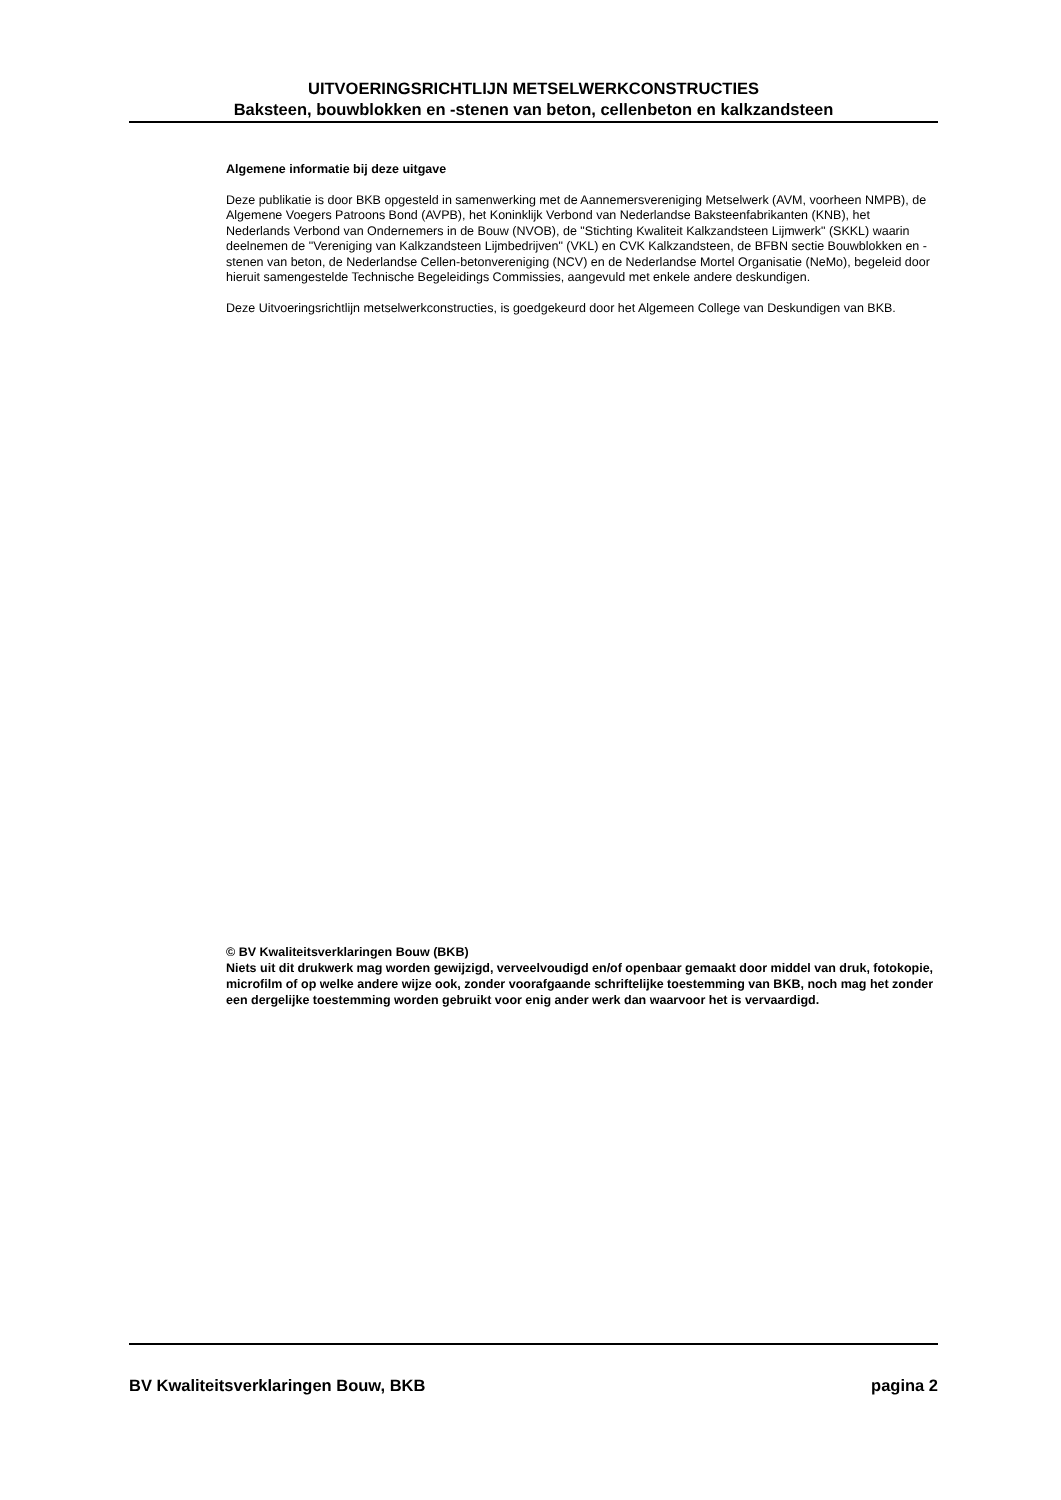UITVOERINGSRICHTLIJN METSELWERKCONSTRUCTIES
Baksteen, bouwblokken en -stenen van beton, cellenbeton en kalkzandsteen
Algemene informatie bij deze uitgave
Deze publikatie is door BKB opgesteld in samenwerking met de Aannemersvereniging Metselwerk (AVM, voorheen NMPB), de Algemene Voegers Patroons Bond (AVPB), het Koninklijk Verbond van Nederlandse Baksteenfabrikanten (KNB), het Nederlands Verbond van Ondernemers in de Bouw (NVOB), de "Stichting Kwaliteit Kalkzandsteen Lijmwerk" (SKKL) waarin deelnemen de "Vereniging van Kalkzandsteen Lijmbedrijven" (VKL) en CVK Kalkzandsteen, de BFBN sectie Bouwblokken en -stenen van beton, de Nederlandse Cellen-betonvereniging (NCV) en de Nederlandse Mortel Organisatie (NeMo), begeleid door hieruit samengestelde Technische Begeleidings Commissies, aangevuld met enkele andere deskundigen.
Deze Uitvoeringsrichtlijn metselwerkconstructies, is goedgekeurd door het Algemeen College van Deskundigen van BKB.
© BV Kwaliteitsverklaringen Bouw (BKB)
Niets uit dit drukwerk mag worden gewijzigd, verveelvoudigd en/of openbaar gemaakt door middel van druk, fotokopie, microfilm of op welke andere wijze ook, zonder voorafgaande schriftelijke toestemming van BKB, noch mag het zonder een dergelijke toestemming worden gebruikt voor enig ander werk dan waarvoor het is vervaardigd.
BV Kwaliteitsverklaringen Bouw, BKB pagina 2